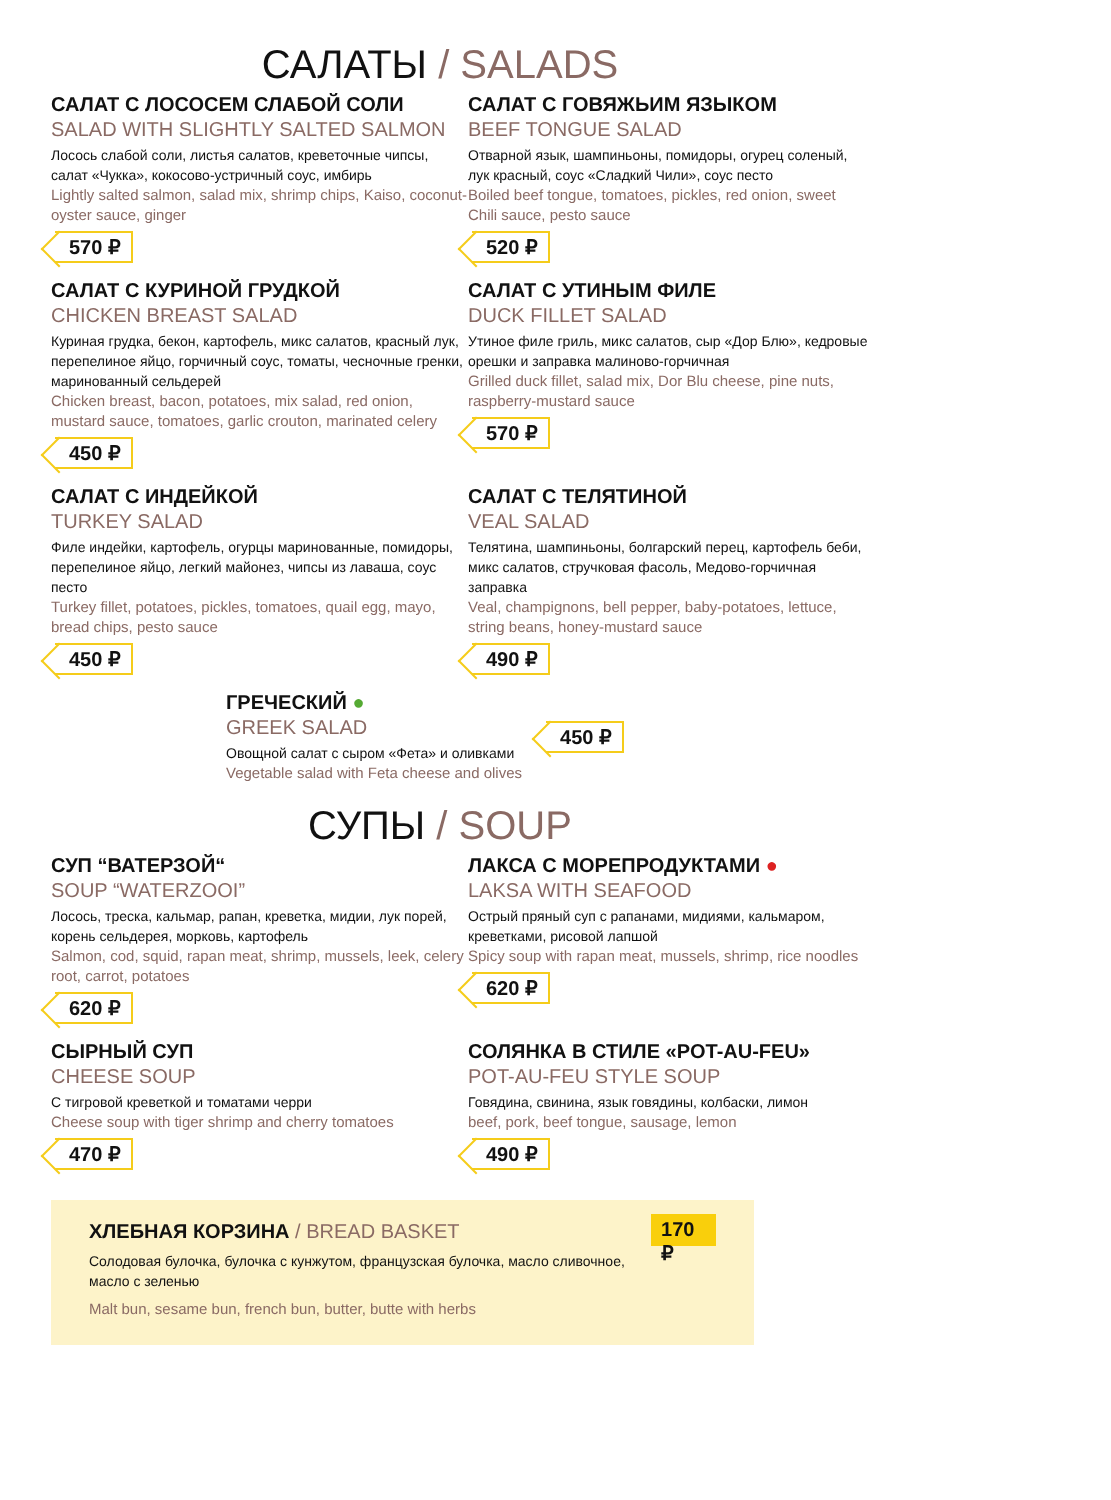САЛАТЫ / SALADS
САЛАТ С ЛОСОСЕМ СЛАБОЙ СОЛИ
SALAD WITH SLIGHTLY SALTED SALMON
Лосось слабой соли, листья салатов, креветочные чипсы, салат «Чукка», кокосово-устричный соус, имбирь
Lightly salted salmon, salad mix, shrimp chips, Kaiso, coconut-oyster sauce, ginger
570 ₽
САЛАТ С ГОВЯЖЬИМ ЯЗЫКОМ
BEEF TONGUE SALAD
Отварной язык, шампиньоны, помидоры, огурец соленый, лук красный, соус «Сладкий Чили», соус песто
Boiled beef tongue, tomatoes, pickles, red onion, sweet Chili sauce, pesto sauce
520 ₽
САЛАТ С КУРИНОЙ ГРУДКОЙ
CHICKEN BREAST SALAD
Куриная грудка, бекон, картофель, микс салатов, красный лук, перепелиное яйцо, горчичный соус, томаты, чесночные гренки, маринованный сельдерей
Chicken breast, bacon, potatoes, mix salad, red onion, mustard sauce, tomatoes, garlic crouton, marinated celery
450 ₽
САЛАТ С УТИНЫМ ФИЛЕ
DUCK FILLET SALAD
Утиное филе гриль, микс салатов, сыр «Дор Блю», кедровые орешки и заправка малиново-горчичная
Grilled duck fillet, salad mix, Dor Blu cheese, pine nuts, raspberry-mustard sauce
570 ₽
САЛАТ С ИНДЕЙКОЙ
TURKEY SALAD
Филе индейки, картофель, огурцы маринованные, помидоры, перепелиное яйцо, легкий майонез, чипсы из лаваша, соус песто
Turkey fillet, potatoes, pickles, tomatoes, quail egg, mayo, bread chips, pesto sauce
450 ₽
САЛАТ С ТЕЛЯТИНОЙ
VEAL SALAD
Телятина, шампиньоны, болгарский перец, картофель беби, микс салатов, стручковая фасоль, Медово-горчичная заправка
Veal, champignons, bell pepper, baby-potatoes, lettuce, string beans, honey-mustard sauce
490 ₽
ГРЕЧЕСКИЙ ●
GREEK SALAD
Овощной салат с сыром «Фета» и оливками
Vegetable salad with Feta cheese and olives
450 ₽
СУПЫ / SOUP
СУП “ВАТЕРЗОЙ“
SOUP “WATERZOOI”
Лосось, треска, кальмар, рапан, креветка, мидии, лук порей, корень сельдерея, морковь, картофель
Salmon, cod, squid, rapan meat, shrimp, mussels, leek, celery root, carrot, potatoes
620 ₽
ЛАКСА С МОРЕПРОДУКТАМИ ●
LAKSA WITH SEAFOOD
Острый пряный суп с рапанами, мидиями, кальмаром, креветками, рисовой лапшой
Spicy soup with rapan meat, mussels, shrimp, rice noodles
620 ₽
СЫРНЫЙ СУП
CHEESE SOUP
С тигровой креветкой и томатами черри
Cheese soup with tiger shrimp and cherry tomatoes
470 ₽
СОЛЯНКА В СТИЛЕ «POT-AU-FEU»
POT-AU-FEU STYLE SOUP
Говядина, свинина, язык говядины, колбаски, лимон
beef, pork, beef tongue, sausage, lemon
490 ₽
ХЛЕБНАЯ КОРЗИНА / BREAD BASKET
Солодовая булочка, булочка с кунжутом, французская булочка, масло сливочное, масло с зеленью
Malt bun, sesame bun, french bun, butter, butte with herbs
170 ₽